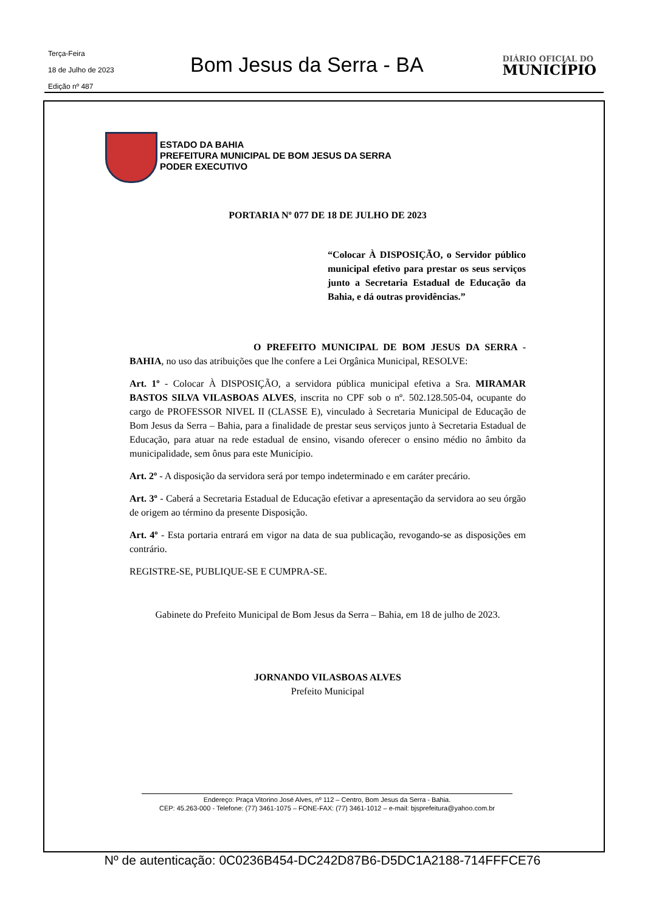Terça-Feira
18 de Julho de 2023
Edição nº 487
Bom Jesus da Serra - BA
DIÁRIO OFICIAL DO
MUNICÍPIO
ESTADO DA BAHIA
PREFEITURA MUNICIPAL DE BOM JESUS DA SERRA
PODER EXECUTIVO
PORTARIA Nº 077 DE 18 DE JULHO DE 2023
“Colocar À DISPOSIÇÃO, o Servidor público municipal efetivo para prestar os seus serviços junto a Secretaria Estadual de Educação da Bahia, e dá outras providências.”
O PREFEITO MUNICIPAL DE BOM JESUS DA SERRA - BAHIA, no uso das atribuições que lhe confere a Lei Orgânica Municipal, RESOLVE:
Art. 1º - Colocar À DISPOSIÇÃO, a servidora pública municipal efetiva a Sra. MIRAMAR BASTOS SILVA VILASBOAS ALVES, inscrita no CPF sob o nº. 502.128.505-04, ocupante do cargo de PROFESSOR NIVEL II (CLASSE E), vinculado à Secretaria Municipal de Educação de Bom Jesus da Serra – Bahia, para a finalidade de prestar seus serviços junto à Secretaria Estadual de Educação, para atuar na rede estadual de ensino, visando oferecer o ensino médio no âmbito da municipalidade, sem ônus para este Município.
Art. 2º - A disposição da servidora será por tempo indeterminado e em caráter precário.
Art. 3º - Caberá a Secretaria Estadual de Educação efetivar a apresentação da servidora ao seu órgão de origem ao término da presente Disposição.
Art. 4º - Esta portaria entrará em vigor na data de sua publicação, revogando-se as disposições em contrário.
REGISTRE-SE, PUBLIQUE-SE E CUMPRA-SE.
Gabinete do Prefeito Municipal de Bom Jesus da Serra – Bahia, em 18 de julho de 2023.
JORNANDO VILASBOAS ALVES
Prefeito Municipal
Endereço: Praça Vitorino José Alves, nº 112 – Centro, Bom Jesus da Serra - Bahia.
CEP: 45.263-000 - Telefone: (77) 3461-1075 – FONE-FAX: (77) 3461-1012 – e-mail: bjsprefeitura@yahoo.com.br
Nº de autenticação: 0C0236B454-DC242D87B6-D5DC1A2188-714FFFCE76